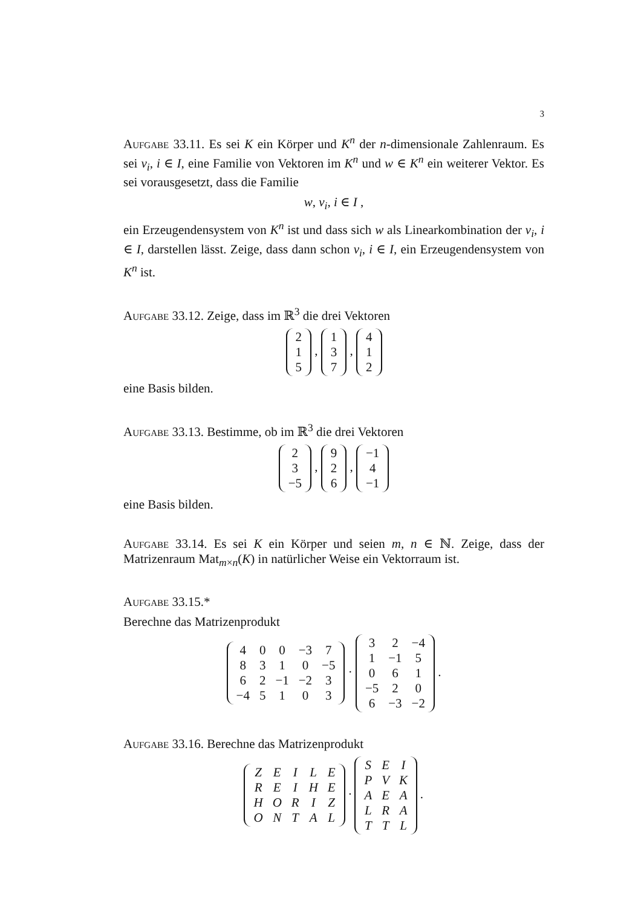3
Aufgabe 33.11. Es sei K ein Körper und K<sup>n</sup> der n-dimensionale Zahlenraum. Es sei v<sub>i</sub>, i ∈ I, eine Familie von Vektoren im K<sup>n</sup> und w ∈ K<sup>n</sup> ein weiterer Vektor. Es sei vorausgesetzt, dass die Familie
w, v<sub>i</sub>, i ∈ I ,
ein Erzeugendensystem von K<sup>n</sup> ist und dass sich w als Linearkombination der v<sub>i</sub>, i ∈ I, darstellen lässt. Zeige, dass dann schon v<sub>i</sub>, i ∈ I, ein Erzeugendensystem von K<sup>n</sup> ist.
Aufgabe 33.12. Zeige, dass im ℝ<sup>3</sup> die drei Vektoren
| 2 |
| 1 |
| 5 |
,
| 1 |
| 3 |
| 7 |
,
| 4 |
| 1 |
| 2 |
eine Basis bilden.
Aufgabe 33.13. Bestimme, ob im ℝ<sup>3</sup> die drei Vektoren
| 2 |
| 3 |
| −5 |
,
| 9 |
| 2 |
| 6 |
,
| −1 |
| 4 |
| −1 |
eine Basis bilden.
Aufgabe 33.14. Es sei K ein Körper und seien m, n ∈ ℕ. Zeige, dass der Matrizenraum Mat<sub>m×n</sub>(K) in natürlicher Weise ein Vektorraum ist.
Aufgabe 33.15.*
Berechne das Matrizenprodukt
| 4 | 0 | 0 | −3 | 7 |
| 8 | 3 | 1 | 0 | −5 |
| 6 | 2 | −1 | −2 | 3 |
| −4 | 5 | 1 | 0 | 3 |
·
| 3 | 2 | −4 |
| 1 | −1 | 5 |
| 0 | 6 | 1 |
| −5 | 2 | 0 |
| 6 | −3 | −2 |
.
Aufgabe 33.16. Berechne das Matrizenprodukt
| Z | E | I | L | E |
| R | E | I | H | E |
| H | O | R | I | Z |
| O | N | T | A | L |
·
| S | E | I |
| P | V | K |
| A | E | A |
| L | R | A |
| T | T | L |
.